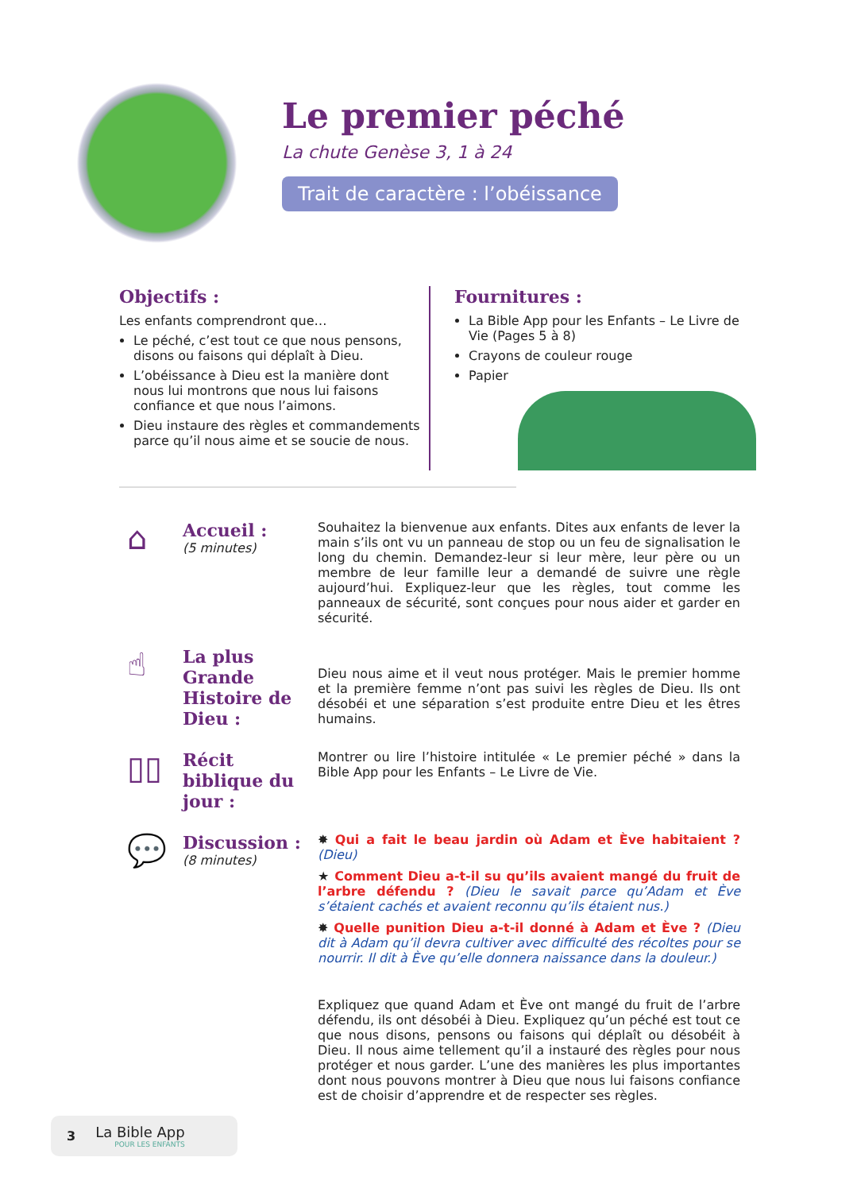Le premier péché
La chute Genèse 3, 1 à 24
Trait de caractère : l’obéissance
Objectifs :
Les enfants comprendront que…
Le péché, c’est tout ce que nous pensons, disons ou faisons qui déplaît à Dieu.
L’obéissance à Dieu est la manière dont nous lui montrons que nous lui faisons confiance et que nous l’aimons.
Dieu instaure des règles et commandements parce qu’il nous aime et se soucie de nous.
Fournitures :
La Bible App pour les Enfants – Le Livre de Vie (Pages 5 à 8)
Crayons de couleur rouge
Papier
⌂
Accueil :
(5 minutes)
Souhaitez la bienvenue aux enfants. Dites aux enfants de lever la main s’ils ont vu un panneau de stop ou un feu de signalisation le long du chemin. Demandez-leur si leur mère, leur père ou un membre de leur famille leur a demandé de suivre une règle aujourd’hui. Expliquez-leur que les règles, tout comme les panneaux de sécurité, sont conçues pour nous aider et garder en sécurité.
☝
La plus Grande Histoire de Dieu :
Dieu nous aime et il veut nous protéger. Mais le premier homme et la première femme n’ont pas suivi les règles de Dieu. Ils ont désobéi et une séparation s’est produite entre Dieu et les êtres humains.
▯▯
Récit biblique du jour :
Montrer ou lire l’histoire intitulée « Le premier péché » dans la Bible App pour les Enfants – Le Livre de Vie.
💬
Discussion :
(8 minutes)
✸ Qui a fait le beau jardin où Adam et Ève habitaient ? (Dieu)
★ Comment Dieu a-t-il su qu’ils avaient mangé du fruit de l’arbre défendu ? (Dieu le savait parce qu’Adam et Ève s’étaient cachés et avaient reconnu qu’ils étaient nus.)
✸ Quelle punition Dieu a-t-il donné à Adam et Ève ? (Dieu dit à Adam qu’il devra cultiver avec difficulté des récoltes pour se nourrir. Il dit à Ève qu’elle donnera naissance dans la douleur.)
Expliquez que quand Adam et Ève ont mangé du fruit de l’arbre défendu, ils ont désobéi à Dieu. Expliquez qu’un péché est tout ce que nous disons, pensons ou faisons qui déplaît ou désobéit à Dieu. Il nous aime tellement qu’il a instauré des règles pour nous protéger et nous garder. L’une des manières les plus importantes dont nous pouvons montrer à Dieu que nous lui faisons confiance est de choisir d’apprendre et de respecter ses règles.
3
La Bible App
POUR LES ENFANTS